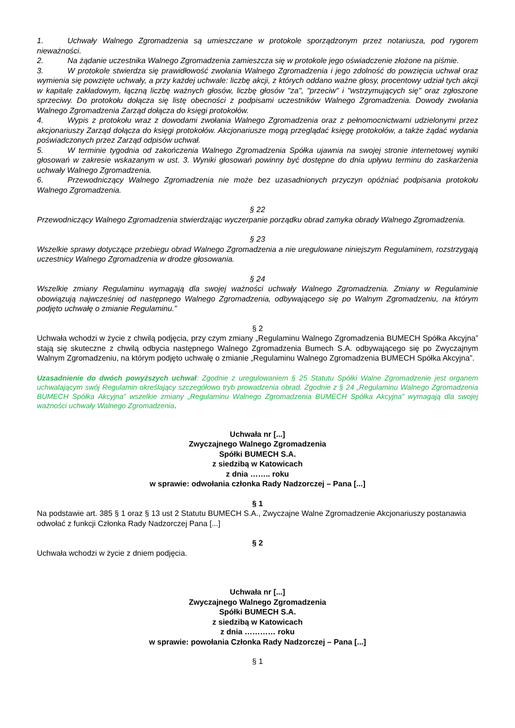1. Uchwały Walnego Zgromadzenia są umieszczane w protokole sporządzonym przez notariusza, pod rygorem nieważności.
2. Na żądanie uczestnika Walnego Zgromadzenia zamieszcza się w protokole jego oświadczenie złożone na piśmie.
3. W protokole stwierdza się prawidłowość zwołania Walnego Zgromadzenia i jego zdolność do powzięcia uchwał oraz wymienia się powzięte uchwały, a przy każdej uchwale: liczbę akcji, z których oddano ważne głosy, procentowy udział tych akcji w kapitale zakładowym, łączną liczbę ważnych głosów, liczbę głosów "za", "przeciw" i "wstrzymujących się" oraz zgłoszone sprzeciwy. Do protokołu dołącza się listę obecności z podpisami uczestników Walnego Zgromadzenia. Dowody zwołania Walnego Zgromadzenia Zarząd dołącza do księgi protokołów.
4. Wypis z protokołu wraz z dowodami zwołania Walnego Zgromadzenia oraz z pełnomocnictwami udzielonymi przez akcjonariuszy Zarząd dołącza do księgi protokołów. Akcjonariusze mogą przeglądać księgę protokołów, a także żądać wydania poświadczonych przez Zarząd odpisów uchwał.
5. W terminie tygodnia od zakończenia Walnego Zgromadzenia Spółka ujawnia na swojej stronie internetowej wyniki głosowań w zakresie wskazanym w ust. 3. Wyniki głosowań powinny być dostępne do dnia upływu terminu do zaskarżenia uchwały Walnego Zgromadzenia.
6. Przewodniczący Walnego Zgromadzenia nie może bez uzasadnionych przyczyn opóźniać podpisania protokołu Walnego Zgromadzenia.
§ 22
Przewodniczący Walnego Zgromadzenia stwierdzając wyczerpanie porządku obrad zamyka obrady Walnego Zgromadzenia.
§ 23
Wszelkie sprawy dotyczące przebiegu obrad Walnego Zgromadzenia a nie uregulowane niniejszym Regulaminem, rozstrzygają uczestnicy Walnego Zgromadzenia w drodze głosowania.
§ 24
Wszelkie zmiany Regulaminu wymagają dla swojej ważności uchwały Walnego Zgromadzenia. Zmiany w Regulaminie obowiązują najwcześniej od następnego Walnego Zgromadzenia, odbywającego się po Walnym Zgromadzeniu, na którym podjęto uchwałę o zmianie Regulaminu.”
§ 2
Uchwała wchodzi w życie z chwilą podjęcia, przy czym zmiany „Regulaminu Walnego Zgromadzenia BUMECH Spółka Akcyjna” stają się skuteczne z chwilą odbycia następnego Walnego Zgromadzenia Bumech S.A. odbywającego się po Zwyczajnym Walnym Zgromadzeniu, na którym podjęto uchwałę o zmianie „Regulaminu Walnego Zgromadzenia BUMECH Spółka Akcyjna”.
Uzasadnienie do dwóch powyższych uchwał: Zgodnie z uregulowaniem § 25 Statutu Spółki Walne Zgromadzenie jest organem uchwalającym swój Regulamin określający szczegółowo tryb prowadzenia obrad. Zgodnie z § 24 „Regulaminu Walnego Zgromadzenia BUMECH Spółka Akcyjna” wszelkie zmiany „Regulaminu Walnego Zgromadzenia BUMECH Spółka Akcyjna” wymagają dla swojej ważności uchwały Walnego Zgromadzenia.
Uchwała nr [...]
Zwyczajnego Walnego Zgromadzenia
Spółki BUMECH S.A.
z siedzibą w Katowicach
z dnia …….. roku
w sprawie: odwołania członka Rady Nadzorczej – Pana [...]
§ 1
Na podstawie art. 385 § 1 oraz § 13 ust 2 Statutu BUMECH S.A., Zwyczajne Walne Zgromadzenie Akcjonariuszy postanawia odwołać z funkcji Członka Rady Nadzorczej Pana [...]
§ 2
Uchwała wchodzi w życie z dniem podjęcia.
Uchwała nr [...]
Zwyczajnego Walnego Zgromadzenia
Spółki BUMECH S.A.
z siedzibą w Katowicach
z dnia ………… roku
w sprawie: powołania Członka Rady Nadzorczej – Pana [...]
§ 1